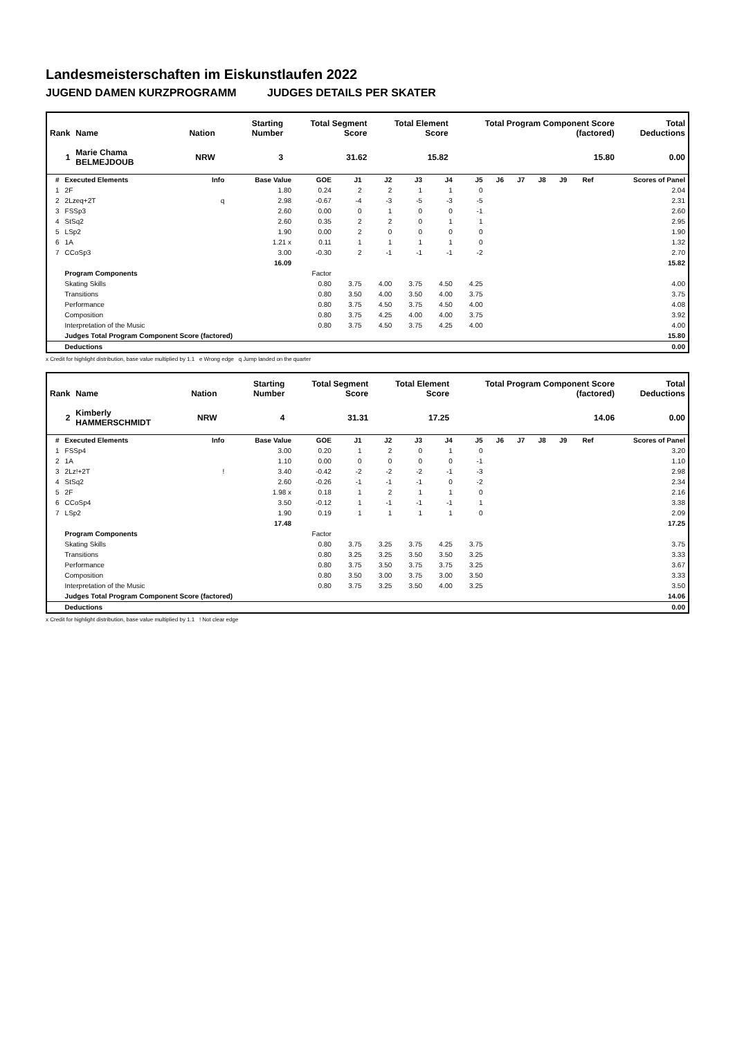Landesmeisterschaften im Eiskunstlaufen 2022
JUGEND DAMEN KURZPROGRAMM JUDGES DETAILS PER SKATER
| Rank | Name | Nation | Starting Number | Total Segment Score | Total Element Score | Total Program Component Score (factored) | Total Deductions |
| --- | --- | --- | --- | --- | --- | --- | --- |
| 1 | Marie Chama BELMEJDOUB | NRW | 3 | 31.62 | 15.82 | 15.80 | 0.00 |
| # | Executed Elements | Info | Base Value | GOE | J1 | J2 | J3 | J4 | J5 | J6 | J7 | J8 | J9 | Ref | Scores of Panel |
| --- | --- | --- | --- | --- | --- | --- | --- | --- | --- | --- | --- | --- | --- | --- | --- |
| 1 | 2F | | 1.80 | 0.24 | 2 | 2 | 1 | 1 | 0 | | | | | | 2.04 |
| 2 | 2Lzeq+2T | q | 2.98 | -0.67 | -4 | -3 | -5 | -3 | -5 | | | | | | 2.31 |
| 3 | FSSp3 | | 2.60 | 0.00 | 0 | 1 | 0 | 0 | -1 | | | | | | 2.60 |
| 4 | StSq2 | | 2.60 | 0.35 | 2 | 2 | 0 | 1 | 1 | | | | | | 2.95 |
| 5 | LSp2 | | 1.90 | 0.00 | 2 | 0 | 0 | 0 | 0 | | | | | | 1.90 |
| 6 | 1A | | 1.21 x | 0.11 | 1 | 1 | 1 | 1 | 0 | | | | | | 1.32 |
| 7 | CCoSp3 | | 3.00 | -0.30 | 2 | -1 | -1 | -1 | -2 | | | | | | 2.70 |
| | | | 16.09 | | | | | | | | | | | | 15.82 |
| | Program Components | | | Factor | | | | | | | | | | | |
| | Skating Skills | | | 0.80 | 3.75 | 4.00 | 3.75 | 4.50 | 4.25 | | | | | | 4.00 |
| | Transitions | | | 0.80 | 3.50 | 4.00 | 3.50 | 4.00 | 3.75 | | | | | | 3.75 |
| | Performance | | | 0.80 | 3.75 | 4.50 | 3.75 | 4.50 | 4.00 | | | | | | 4.08 |
| | Composition | | | 0.80 | 3.75 | 4.25 | 4.00 | 4.00 | 3.75 | | | | | | 3.92 |
| | Interpretation of the Music | | | 0.80 | 3.75 | 4.50 | 3.75 | 4.25 | 4.00 | | | | | | 4.00 |
| | Judges Total Program Component Score (factored) | | | | | | | | | | | | | | 15.80 |
| | Deductions | | | | | | | | | | | | | | 0.00 |
x Credit for highlight distribution, base value multiplied by 1.1 e Wrong edge q Jump landed on the quarter
| Rank | Name | Nation | Starting Number | Total Segment Score | Total Element Score | Total Program Component Score (factored) | Total Deductions |
| --- | --- | --- | --- | --- | --- | --- | --- |
| 2 | Kimberly HAMMERSCHMIDT | NRW | 4 | 31.31 | 17.25 | 14.06 | 0.00 |
| # | Executed Elements | Info | Base Value | GOE | J1 | J2 | J3 | J4 | J5 | J6 | J7 | J8 | J9 | Ref | Scores of Panel |
| --- | --- | --- | --- | --- | --- | --- | --- | --- | --- | --- | --- | --- | --- | --- | --- |
| 1 | FSSp4 | | 3.00 | 0.20 | 1 | 2 | 0 | 1 | 0 | | | | | | 3.20 |
| 2 | 1A | | 1.10 | 0.00 | 0 | 0 | 0 | 0 | -1 | | | | | | 1.10 |
| 3 | 2Lz!+2T | ! | 3.40 | -0.42 | -2 | -2 | -2 | -1 | -3 | | | | | | 2.98 |
| 4 | StSq2 | | 2.60 | -0.26 | -1 | -1 | -1 | 0 | -2 | | | | | | 2.34 |
| 5 | 2F | | 1.98 x | 0.18 | 1 | 2 | 1 | 1 | 0 | | | | | | 2.16 |
| 6 | CCoSp4 | | 3.50 | -0.12 | 1 | -1 | -1 | -1 | 1 | | | | | | 3.38 |
| 7 | LSp2 | | 1.90 | 0.19 | 1 | 1 | 1 | 1 | 0 | | | | | | 2.09 |
| | | | 17.48 | | | | | | | | | | | | 17.25 |
| | Program Components | | | Factor | | | | | | | | | | | |
| | Skating Skills | | | 0.80 | 3.75 | 3.25 | 3.75 | 4.25 | 3.75 | | | | | | 3.75 |
| | Transitions | | | 0.80 | 3.25 | 3.25 | 3.50 | 3.50 | 3.25 | | | | | | 3.33 |
| | Performance | | | 0.80 | 3.75 | 3.50 | 3.75 | 3.75 | 3.25 | | | | | | 3.67 |
| | Composition | | | 0.80 | 3.50 | 3.00 | 3.75 | 3.00 | 3.50 | | | | | | 3.33 |
| | Interpretation of the Music | | | 0.80 | 3.75 | 3.25 | 3.50 | 4.00 | 3.25 | | | | | | 3.50 |
| | Judges Total Program Component Score (factored) | | | | | | | | | | | | | | 14.06 |
| | Deductions | | | | | | | | | | | | | | 0.00 |
x Credit for highlight distribution, base value multiplied by 1.1 ! Not clear edge